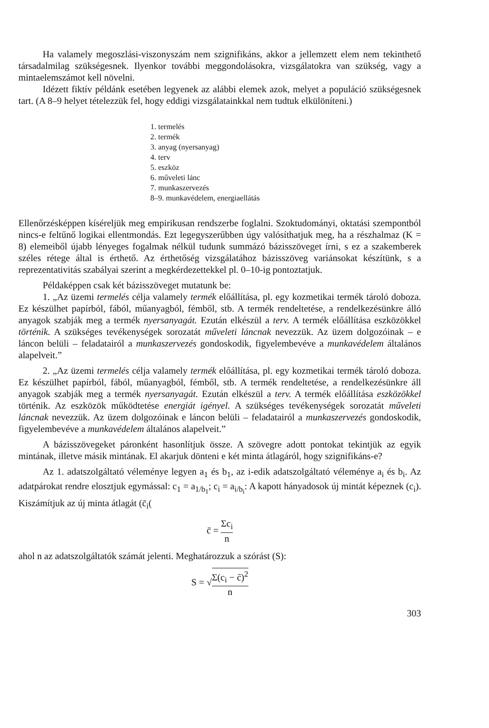Ha valamely megoszlási-viszonyszám nem szignifikáns, akkor a jellemzett elem nem tekinthető társadalmilag szükségesnek. Ilyenkor további meggondolásokra, vizsgálatokra van szükség, vagy a mintaelemszámot kell növelni.
Idézett fiktív példánk esetében legyenek az alábbi elemek azok, melyet a populáció szükségesnek tart. (A 8–9 helyet tételezzük fel, hogy eddigi vizsgálatainkkal nem tudtuk elkülöníteni.)
1. termelés
2. termék
3. anyag (nyersanyag)
4. terv
5. eszköz
6. műveleti lánc
7. munkaszervezés
8–9. munkavédelem, energiaellátás
Ellenőrzésképpen kíséreljük meg empirikusan rendszerbe foglalni. Szoktudományi, oktatási szempontból nincs-e feltűnő logikai ellentmondás. Ezt legegyszerűbben úgy valósíthatjuk meg, ha a részhalmaz (K = 8) elemeiből újabb lényeges fogalmak nélkül tudunk summázó bázisszöveget írni, s ez a szakemberek széles rétege által is érthető. Az érthetőség vizsgálatához bázisszöveg variánsokat készítünk, s a reprezentativitás szabályai szerint a megkérdezettekkel pl. 0–10-ig pontoztatjuk.
Példaképpen csak két bázisszöveget mutatunk be:
1. „Az üzemi termelés célja valamely termék előállítása, pl. egy kozmetikai termék tároló doboza. Ez készülhet papírból, fából, műanyagból, fémből, stb. A termék rendeltetése, a rendelkezésünkre álló anyagok szabják meg a termék nyersanyagát. Ezután elkészül a terv. A termék előállítása eszközökkel történik. A szükséges tevékenységek sorozatát műveleti láncnak nevezzük. Az üzem dolgozóinak – e láncon belüli – feladatairól a munkaszervezés gondoskodik, figyelembevéve a munkavédelem általános alapelveit.”
2. „Az üzemi termelés célja valamely termék előállítása, pl. egy kozmetikai termék tároló doboza. Ez készülhet papírból, fából, műanyagból, fémből, stb. A termék rendeltetése, a rendelkezésünkre áll anyagok szabják meg a termék nyersanyagát. Ezután elkészül a terv. A termék előállítása eszközökkel történik. Az eszközök működtetése energiát igényel. A szükséges tevékenységek sorozatát műveleti láncnak nevezzük. Az üzem dolgozóinak e láncon belüli – feladatairól a munkaszervezés gondoskodik, figyelembevéve a munkavédelem általános alapelveit.”
A bázisszövegeket páronként hasonlítjuk össze. A szövegre adott pontokat tekintjük az egyik mintának, illetve másik mintának. El akarjuk dönteni e két minta átlagáról, hogy szignifikáns-e?
Az 1. adatszolgáltató véleménye legyen a<sub>1</sub> és b<sub>1</sub>, az i-edik adatszolgáltató véleménye a<sub>i</sub> és b<sub>i</sub>. Az adatpárokat rendre elosztjuk egymással: c<sub>1</sub> = a<sub>1/b<sub>1</sub></sub>; c<sub>i</sub> = a<sub>i/b<sub>i</sub></sub>: A kapott hányadosok új mintát képeznek (c<sub>i</sub>). Kiszámítjuk az új minta átlagát (c̄<sub>i</sub>(
c̄ = Σc<sub>i</sub> n
ahol n az adatszolgáltatók számát jelenti. Meghatározzuk a szórást (S):
S = √Σ(c<sub>i</sub> − c̄)<sup>2</sup> n
303